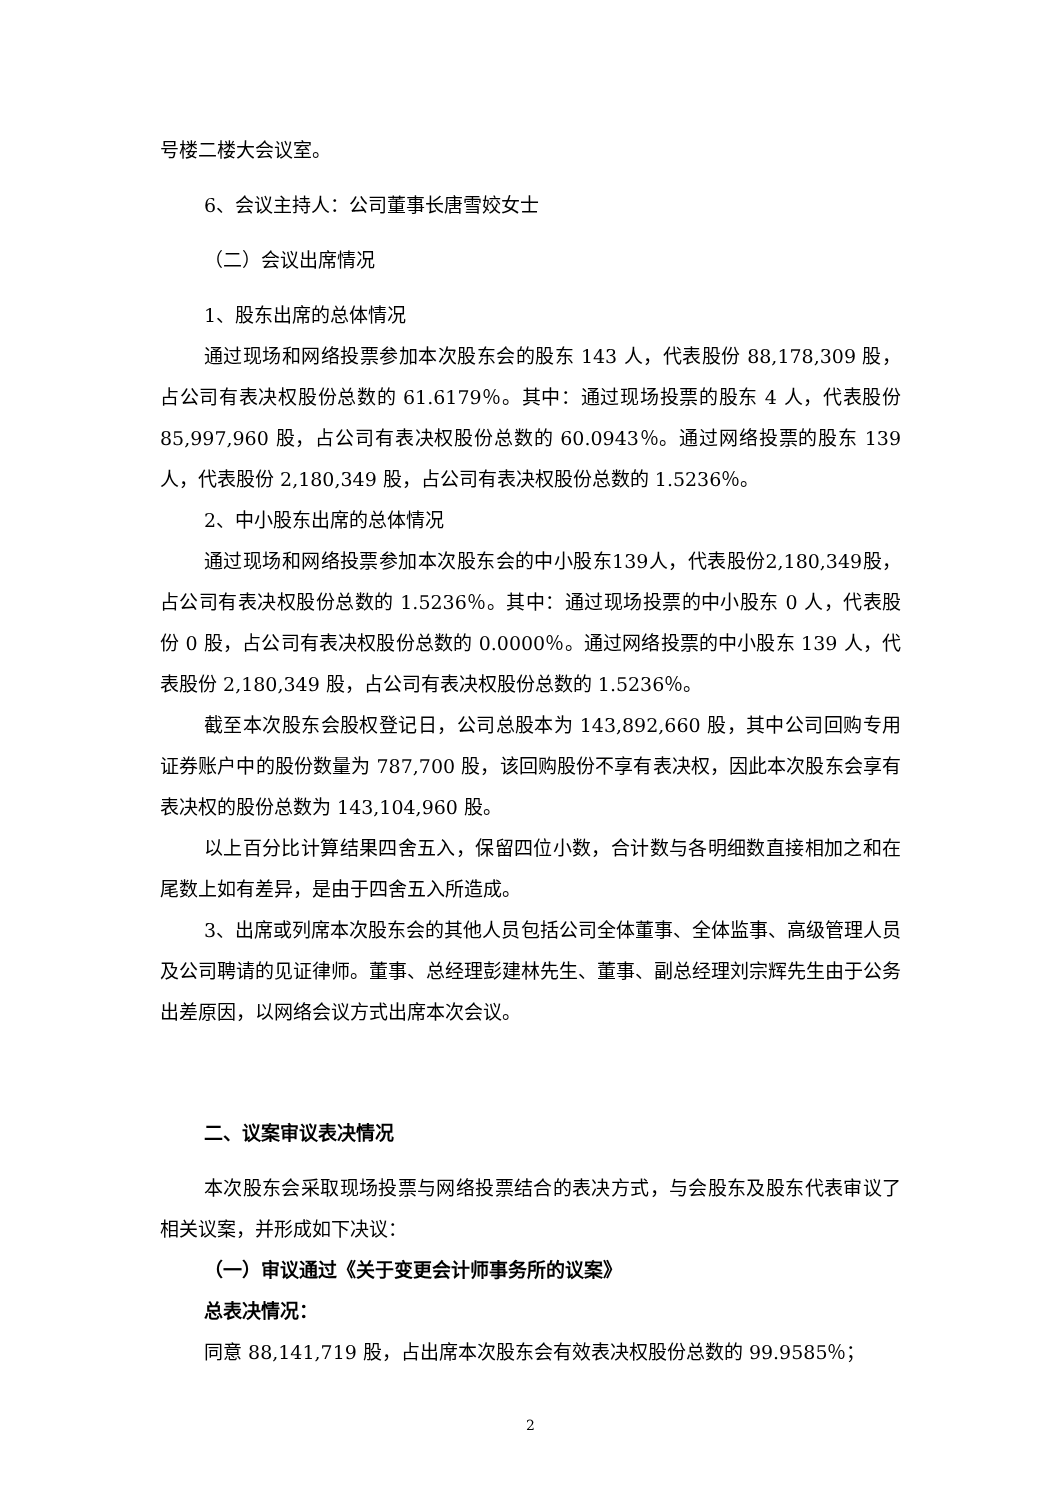号楼二楼大会议室。
6、会议主持人：公司董事长唐雪姣女士
（二）会议出席情况
1、股东出席的总体情况
通过现场和网络投票参加本次股东会的股东 143 人，代表股份 88,178,309 股，占公司有表决权股份总数的 61.6179％。其中：通过现场投票的股东 4 人，代表股份 85,997,960 股，占公司有表决权股份总数的 60.0943％。通过网络投票的股东 139 人，代表股份 2,180,349 股，占公司有表决权股份总数的 1.5236％。
2、中小股东出席的总体情况
通过现场和网络投票参加本次股东会的中小股东139人，代表股份2,180,349股，占公司有表决权股份总数的 1.5236％。其中：通过现场投票的中小股东 0 人，代表股份 0 股，占公司有表决权股份总数的 0.0000％。通过网络投票的中小股东 139 人，代表股份 2,180,349 股，占公司有表决权股份总数的 1.5236％。
截至本次股东会股权登记日，公司总股本为 143,892,660 股，其中公司回购专用证券账户中的股份数量为 787,700 股，该回购股份不享有表决权，因此本次股东会享有表决权的股份总数为 143,104,960 股。
以上百分比计算结果四舍五入，保留四位小数，合计数与各明细数直接相加之和在尾数上如有差异，是由于四舍五入所造成。
3、出席或列席本次股东会的其他人员包括公司全体董事、全体监事、高级管理人员及公司聘请的见证律师。董事、总经理彭建林先生、董事、副总经理刘宗辉先生由于公务出差原因，以网络会议方式出席本次会议。
二、议案审议表决情况
本次股东会采取现场投票与网络投票结合的表决方式，与会股东及股东代表审议了相关议案，并形成如下决议：
（一）审议通过《关于变更会计师事务所的议案》
总表决情况：
同意 88,141,719 股，占出席本次股东会有效表决权股份总数的 99.9585％；
2